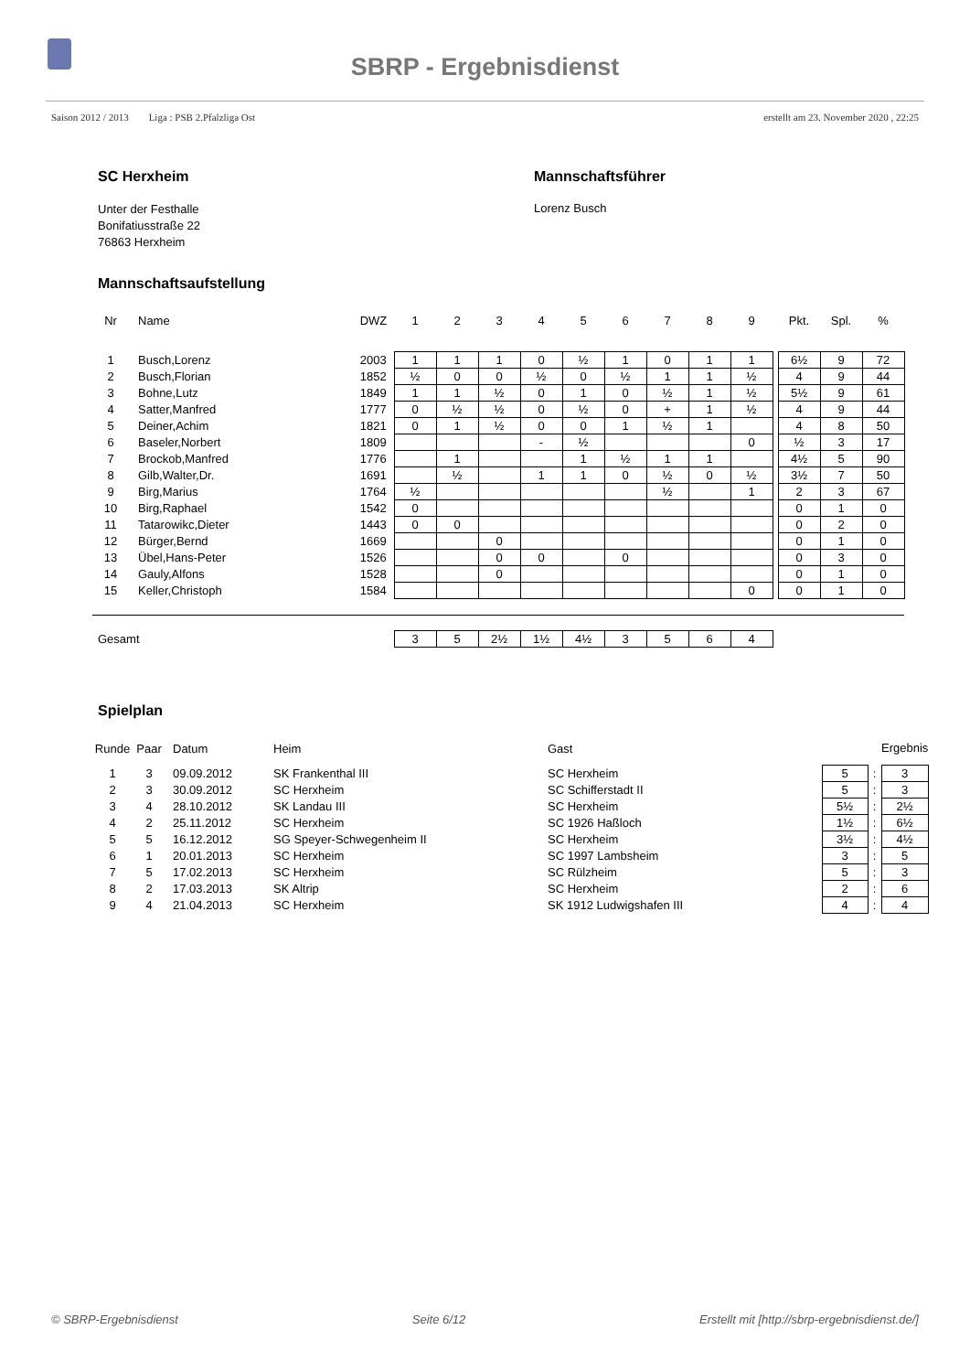SBRP - Ergebnisdienst
Saison 2012 / 2013 Liga : PSB 2.Pfalzliga Ost erstellt am 23. November 2020 , 22:25
SC Herxheim
Unter der Festhalle
Bonifatiusstraße 22
76863 Herxheim
Mannschaftsführer
Lorenz Busch
Mannschaftsaufstellung
| Nr | Name | DWZ | 1 | 2 | 3 | 4 | 5 | 6 | 7 | 8 | 9 | | Pkt. | Spl. | % |
| --- | --- | --- | --- | --- | --- | --- | --- | --- | --- | --- | --- | --- | --- | --- | --- |
| 1 | Busch,Lorenz | 2003 | 1 | 1 | 1 | 0 | ½ | 1 | 0 | 1 | 1 | | 6½ | 9 | 72 |
| 2 | Busch,Florian | 1852 | ½ | 0 | 0 | ½ | 0 | ½ | 1 | 1 | ½ | | 4 | 9 | 44 |
| 3 | Bohne,Lutz | 1849 | 1 | 1 | ½ | 0 | 1 | 0 | ½ | 1 | ½ | | 5½ | 9 | 61 |
| 4 | Satter,Manfred | 1777 | 0 | ½ | ½ | 0 | ½ | 0 | + | 1 | ½ | | 4 | 9 | 44 |
| 5 | Deiner,Achim | 1821 | 0 | 1 | ½ | 0 | 0 | 1 | ½ | 1 | | | 4 | 8 | 50 |
| 6 | Baseler,Norbert | 1809 | | | | - | ½ | | | | 0 | | ½ | 3 | 17 |
| 7 | Brockob,Manfred | 1776 | | 1 | | | 1 | ½ | 1 | 1 | | | 4½ | 5 | 90 |
| 8 | Gilb,Walter,Dr. | 1691 | | ½ | | 1 | 1 | 0 | ½ | 0 | ½ | | 3½ | 7 | 50 |
| 9 | Birg,Marius | 1764 | ½ | | | | | | ½ | | 1 | | 2 | 3 | 67 |
| 10 | Birg,Raphael | 1542 | 0 | | | | | | | | | | 0 | 1 | 0 |
| 11 | Tatarowikc,Dieter | 1443 | 0 | 0 | | | | | | | | | 0 | 2 | 0 |
| 12 | Bürger,Bernd | 1669 | | | 0 | | | | | | | | 0 | 1 | 0 |
| 13 | Übel,Hans-Peter | 1526 | | | 0 | 0 | | 0 | | | | | 0 | 3 | 0 |
| 14 | Gauly,Alfons | 1528 | | | 0 | | | | | | | | 0 | 1 | 0 |
| 15 | Keller,Christoph | 1584 | | | | | | | | | 0 | | 0 | 1 | 0 |
| Gesamt | | | 3 | 5 | 2½ | 1½ | 4½ | 3 | 5 | 6 | 4 | | | | |
Spielplan
| Runde | Paar | Datum | Heim | Gast | | | Ergebnis |
| --- | --- | --- | --- | --- | --- | --- | --- |
| 1 | 3 | 09.09.2012 | SK Frankenthal III | SC Herxheim | 5 | : | 3 |
| 2 | 3 | 30.09.2012 | SC Herxheim | SC Schifferstadt II | 5 | : | 3 |
| 3 | 4 | 28.10.2012 | SK Landau III | SC Herxheim | 5½ | : | 2½ |
| 4 | 2 | 25.11.2012 | SC Herxheim | SC 1926 Haßloch | 1½ | : | 6½ |
| 5 | 5 | 16.12.2012 | SG Speyer-Schwegenheim II | SC Herxheim | 3½ | : | 4½ |
| 6 | 1 | 20.01.2013 | SC Herxheim | SC 1997 Lambsheim | 3 | : | 5 |
| 7 | 5 | 17.02.2013 | SC Herxheim | SC Rülzheim | 5 | : | 3 |
| 8 | 2 | 17.03.2013 | SK Altrip | SC Herxheim | 2 | : | 6 |
| 9 | 4 | 21.04.2013 | SC Herxheim | SK 1912 Ludwigshafen III | 4 | : | 4 |
© SBRP-Ergebnisdienst Seite 6/12 Erstellt mit [http://sbrp-ergebnisdienst.de/]